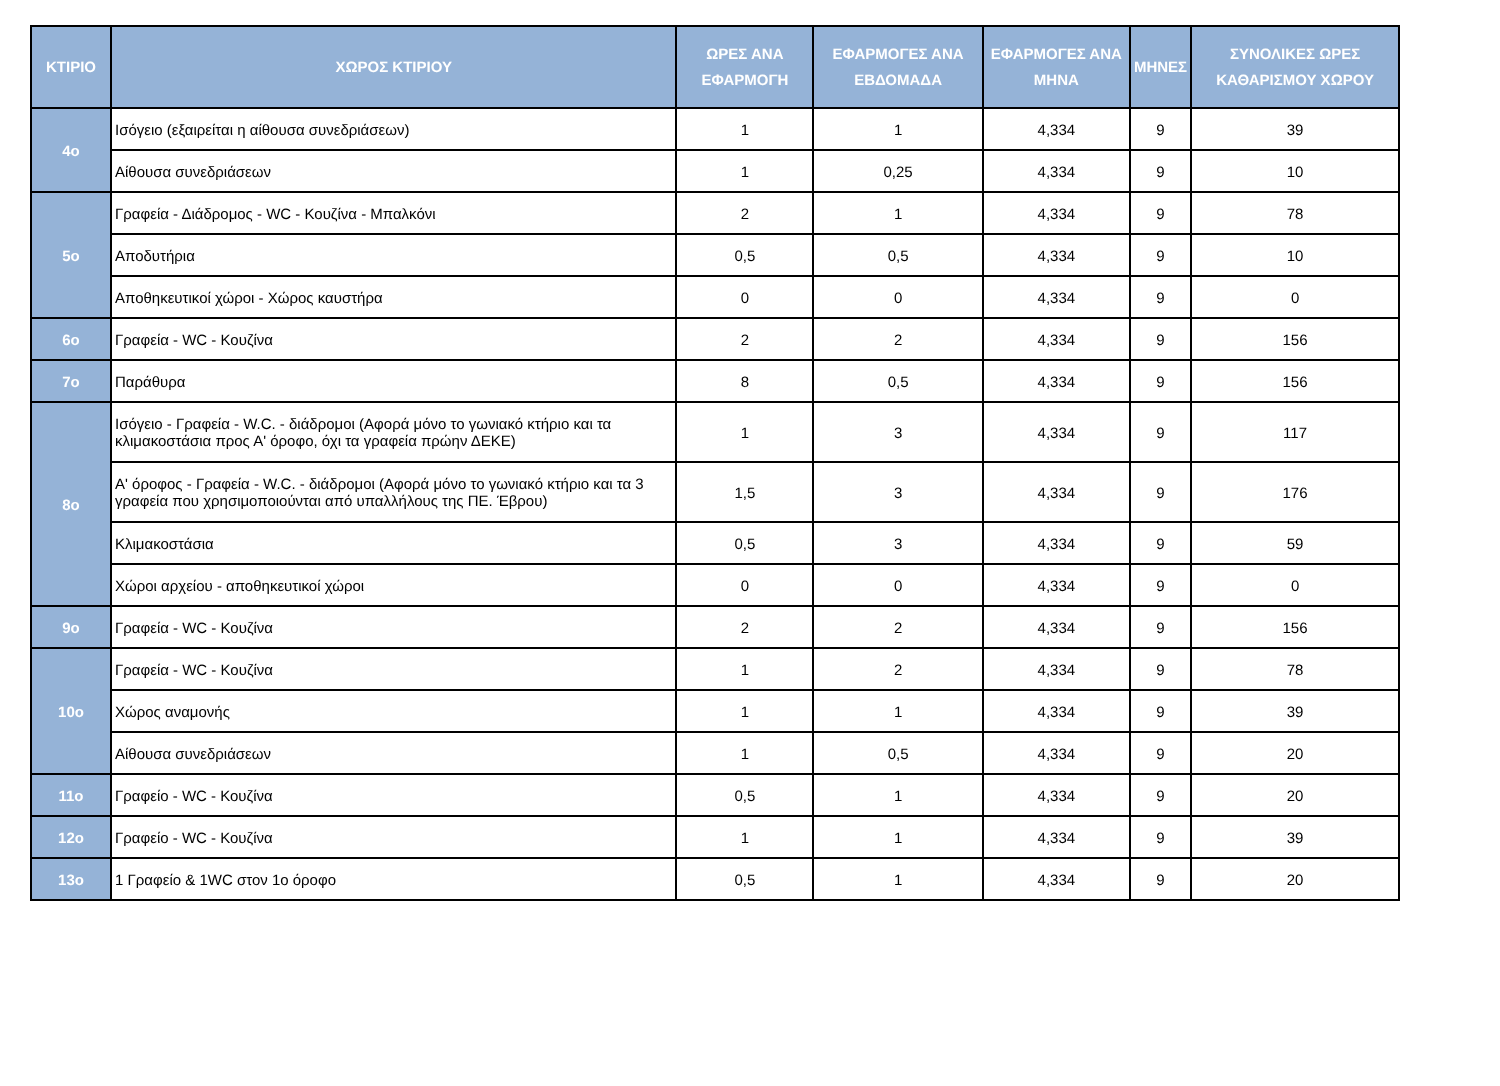| ΚΤΙΡΙΟ | ΧΩΡΟΣ ΚΤΙΡΙΟΥ | ΩΡΕΣ ΑΝΑ ΕΦΑΡΜΟΓΗ | ΕΦΑΡΜΟΓΕΣ ΑΝΑ ΕΒΔΟΜΑΔΑ | ΕΦΑΡΜΟΓΕΣ ΑΝΑ ΜΗΝΑ | ΜΗΝΕΣ | ΣΥΝΟΛΙΚΕΣ ΩΡΕΣ ΚΑΘΑΡΙΣΜΟΥ ΧΩΡΟΥ |
| --- | --- | --- | --- | --- | --- | --- |
| 4ο | Ισόγειο (εξαιρείται η αίθουσα συνεδριάσεων) | 1 | 1 | 4,334 | 9 | 39 |
| | Αίθουσα συνεδριάσεων | 1 | 0,25 | 4,334 | 9 | 10 |
| 5ο | Γραφεία - Διάδρομος - WC - Κουζίνα - Μπαλκόνι | 2 | 1 | 4,334 | 9 | 78 |
| | Αποδυτήρια | 0,5 | 0,5 | 4,334 | 9 | 10 |
| | Αποθηκευτικοί χώροι - Χώρος καυστήρα | 0 | 0 | 4,334 | 9 | 0 |
| 6ο | Γραφεία - WC - Κουζίνα | 2 | 2 | 4,334 | 9 | 156 |
| 7ο | Παράθυρα | 8 | 0,5 | 4,334 | 9 | 156 |
| 8ο | Ισόγειο - Γραφεία - W.C. - διάδρομοι (Αφορά μόνο το γωνιακό κτήριο και τα κλιμακοστάσια προς Α' όροφο, όχι τα γραφεία πρώην ΔΕΚΕ) | 1 | 3 | 4,334 | 9 | 117 |
| | Α' όροφος - Γραφεία - W.C. - διάδρομοι (Αφορά μόνο το γωνιακό κτήριο και τα 3 γραφεία που χρησιμοποιούνται από υπαλλήλους της ΠΕ. Έβρου) | 1,5 | 3 | 4,334 | 9 | 176 |
| | Κλιμακοστάσια | 0,5 | 3 | 4,334 | 9 | 59 |
| | Χώροι αρχείου - αποθηκευτικοί χώροι | 0 | 0 | 4,334 | 9 | 0 |
| 9ο | Γραφεία - WC - Κουζίνα | 2 | 2 | 4,334 | 9 | 156 |
| 10ο | Γραφεία - WC - Κουζίνα | 1 | 2 | 4,334 | 9 | 78 |
| | Χώρος αναμονής | 1 | 1 | 4,334 | 9 | 39 |
| | Αίθουσα συνεδριάσεων | 1 | 0,5 | 4,334 | 9 | 20 |
| 11ο | Γραφείο - WC - Κουζίνα | 0,5 | 1 | 4,334 | 9 | 20 |
| 12ο | Γραφείο - WC - Κουζίνα | 1 | 1 | 4,334 | 9 | 39 |
| 13ο | 1 Γραφείο & 1WC στον 1ο όροφο | 0,5 | 1 | 4,334 | 9 | 20 |